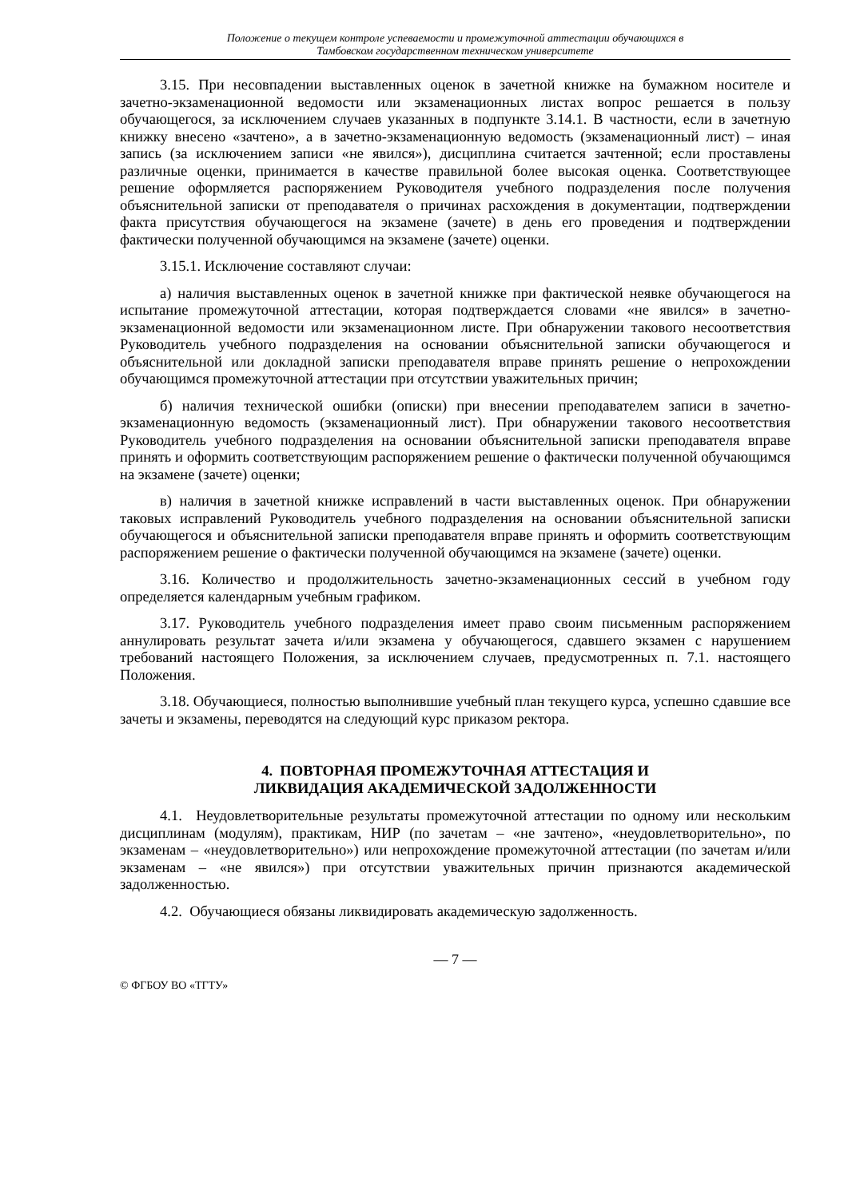Положение о текущем контроле успеваемости и промежуточной аттестации обучающихся в
Тамбовском государственном техническом университете
3.15. При несовпадении выставленных оценок в зачетной книжке на бумажном носителе и зачетно-экзаменационной ведомости или экзаменационных листах вопрос решается в пользу обучающегося, за исключением случаев указанных в подпункте 3.14.1. В частности, если в зачетную книжку внесено «зачтено», а в зачетно-экзаменационную ведомость (экзаменационный лист) – иная запись (за исключением записи «не явился»), дисциплина считается зачтенной; если проставлены различные оценки, принимается в качестве правильной более высокая оценка. Соответствующее решение оформляется распоряжением Руководителя учебного подразделения после получения объяснительной записки от преподавателя о причинах расхождения в документации, подтверждении факта присутствия обучающегося на экзамене (зачете) в день его проведения и подтверждении фактически полученной обучающимся на экзамене (зачете) оценки.
3.15.1. Исключение составляют случаи:
а) наличия выставленных оценок в зачетной книжке при фактической неявке обучающегося на испытание промежуточной аттестации, которая подтверждается словами «не явился» в зачетно-экзаменационной ведомости или экзаменационном листе. При обнаружении такового несоответствия Руководитель учебного подразделения на основании объяснительной записки обучающегося и объяснительной или докладной записки преподавателя вправе принять решение о непрохождении обучающимся промежуточной аттестации при отсутствии уважительных причин;
б) наличия технической ошибки (описки) при внесении преподавателем записи в зачетно-экзаменационную ведомость (экзаменационный лист). При обнаружении такового несоответствия Руководитель учебного подразделения на основании объяснительной записки преподавателя вправе принять и оформить соответствующим распоряжением решение о фактически полученной обучающимся на экзамене (зачете) оценки;
в) наличия в зачетной книжке исправлений в части выставленных оценок. При обнаружении таковых исправлений Руководитель учебного подразделения на основании объяснительной записки обучающегося и объяснительной записки преподавателя вправе принять и оформить соответствующим распоряжением решение о фактически полученной обучающимся на экзамене (зачете) оценки.
3.16. Количество и продолжительность зачетно-экзаменационных сессий в учебном году определяется календарным учебным графиком.
3.17. Руководитель учебного подразделения имеет право своим письменным распоряжением аннулировать результат зачета и/или экзамена у обучающегося, сдавшего экзамен с нарушением требований настоящего Положения, за исключением случаев, предусмотренных п. 7.1. настоящего Положения.
3.18. Обучающиеся, полностью выполнившие учебный план текущего курса, успешно сдавшие все зачеты и экзамены, переводятся на следующий курс приказом ректора.
4. ПОВТОРНАЯ ПРОМЕЖУТОЧНАЯ АТТЕСТАЦИЯ И
ЛИКВИДАЦИЯ АКАДЕМИЧЕСКОЙ ЗАДОЛЖЕННОСТИ
4.1. Неудовлетворительные результаты промежуточной аттестации по одному или нескольким дисциплинам (модулям), практикам, НИР (по зачетам – «не зачтено», «неудовлетворительно», по экзаменам – «неудовлетворительно») или непрохождение промежуточной аттестации (по зачетам и/или экзаменам – «не явился») при отсутствии уважительных причин признаются академической задолженностью.
4.2. Обучающиеся обязаны ликвидировать академическую задолженность.
— 7 —
© ФГБОУ ВО «ТГТУ»